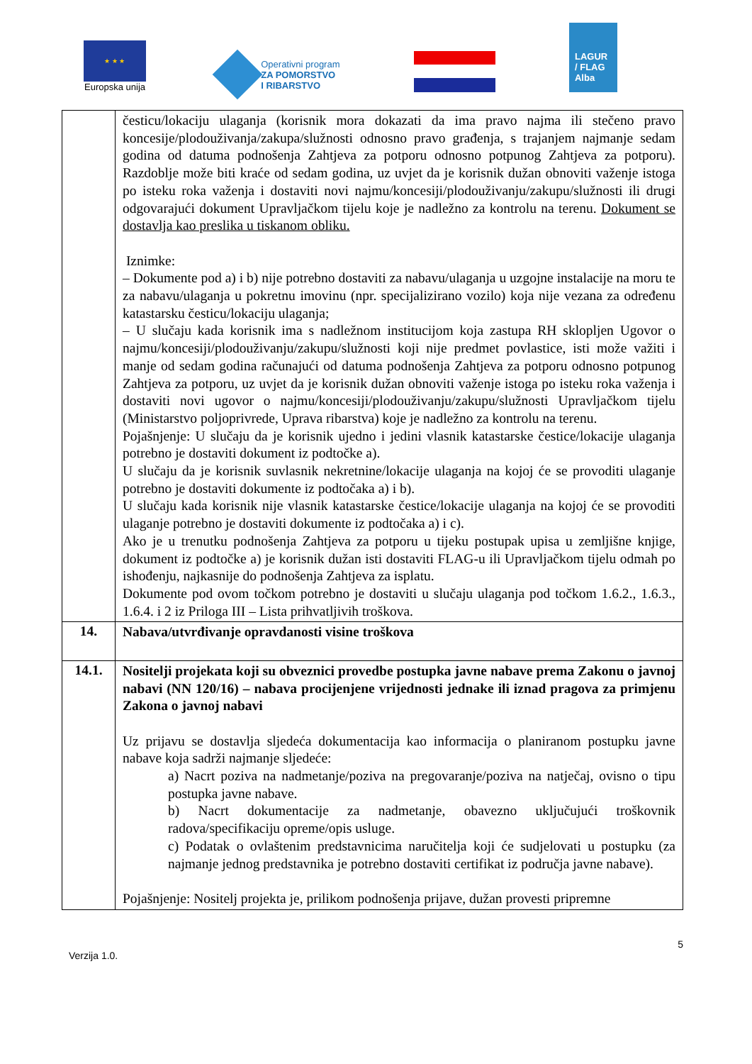★ ★ ★
Europska unija
Operativni program
ZA POMORSTVO
I RIBARSTVO
LAGUR
/ FLAG
Alba
| | česticu/lokaciju ulaganja (korisnik mora dokazati da ima pravo najma ili stečeno pravo koncesije/plodouživanja/zakupa/služnosti odnosno pravo građenja, s trajanjem najmanje sedam godina od datuma podnošenja Zahtjeva za potporu odnosno potpunog Zahtjeva za potporu). Razdoblje može biti kraće od sedam godina, uz uvjet da je korisnik dužan obnoviti važenje istoga po isteku roka važenja i dostaviti novi najmu/koncesiji/plodouživanju/zakupu/služnosti ili drugi odgovarajući dokument Upravljačkom tijelu koje je nadležno za kontrolu na terenu. Dokument se dostavlja kao preslika u tiskanom obliku. Iznimke: – Dokumente pod a) i b) nije potrebno dostaviti za nabavu/ulaganja u uzgojne instalacije na moru te za nabavu/ulaganja u pokretnu imovinu (npr. specijalizirano vozilo) koja nije vezana za određenu katastarsku česticu/lokaciju ulaganja; – U slučaju kada korisnik ima s nadležnom institucijom koja zastupa RH sklopljen Ugovor o najmu/koncesiji/plodouživanju/zakupu/služnosti koji nije predmet povlastice, isti može važiti i manje od sedam godina računajući od datuma podnošenja Zahtjeva za potporu odnosno potpunog Zahtjeva za potporu, uz uvjet da je korisnik dužan obnoviti važenje istoga po isteku roka važenja i dostaviti novi ugovor o najmu/koncesiji/plodouživanju/zakupu/služnosti Upravljačkom tijelu (Ministarstvo poljoprivrede, Uprava ribarstva) koje je nadležno za kontrolu na terenu. Pojašnjenje: U slučaju da je korisnik ujedno i jedini vlasnik katastarske čestice/lokacije ulaganja potrebno je dostaviti dokument iz podtočke a). U slučaju da je korisnik suvlasnik nekretnine/lokacije ulaganja na kojoj će se provoditi ulaganje potrebno je dostaviti dokumente iz podtočaka a) i b). U slučaju kada korisnik nije vlasnik katastarske čestice/lokacije ulaganja na kojoj će se provoditi ulaganje potrebno je dostaviti dokumente iz podtočaka a) i c). Ako je u trenutku podnošenja Zahtjeva za potporu u tijeku postupak upisa u zemljišne knjige, dokument iz podtočke a) je korisnik dužan isti dostaviti FLAG-u ili Upravljačkom tijelu odmah po ishođenju, najkasnije do podnošenja Zahtjeva za isplatu. Dokumente pod ovom točkom potrebno je dostaviti u slučaju ulaganja pod točkom 1.6.2., 1.6.3., 1.6.4. i 2 iz Priloga III – Lista prihvatljivih troškova. |
| 14. | Nabava/utvrđivanje opravdanosti visine troškova |
| 14.1. | Nositelji projekata koji su obveznici provedbe postupka javne nabave prema Zakonu o javnoj nabavi (NN 120/16) – nabava procijenjene vrijednosti jednake ili iznad pragova za primjenu Zakona o javnoj nabavi Uz prijavu se dostavlja sljedeća dokumentacija kao informacija o planiranom postupku javne nabave koja sadrži najmanje sljedeće: a) Nacrt poziva na nadmetanje/poziva na pregovaranje/poziva na natječaj, ovisno o tipu postupka javne nabave. b) Nacrt dokumentacije za nadmetanje, obavezno uključujući troškovnik radova/specifikaciju opreme/opis usluge. c) Podatak o ovlaštenim predstavnicima naručitelja koji će sudjelovati u postupku (za najmanje jednog predstavnika je potrebno dostaviti certifikat iz područja javne nabave). Pojašnjenje: Nositelj projekta je, prilikom podnošenja prijave, dužan provesti pripremne |
5
Verzija 1.0.